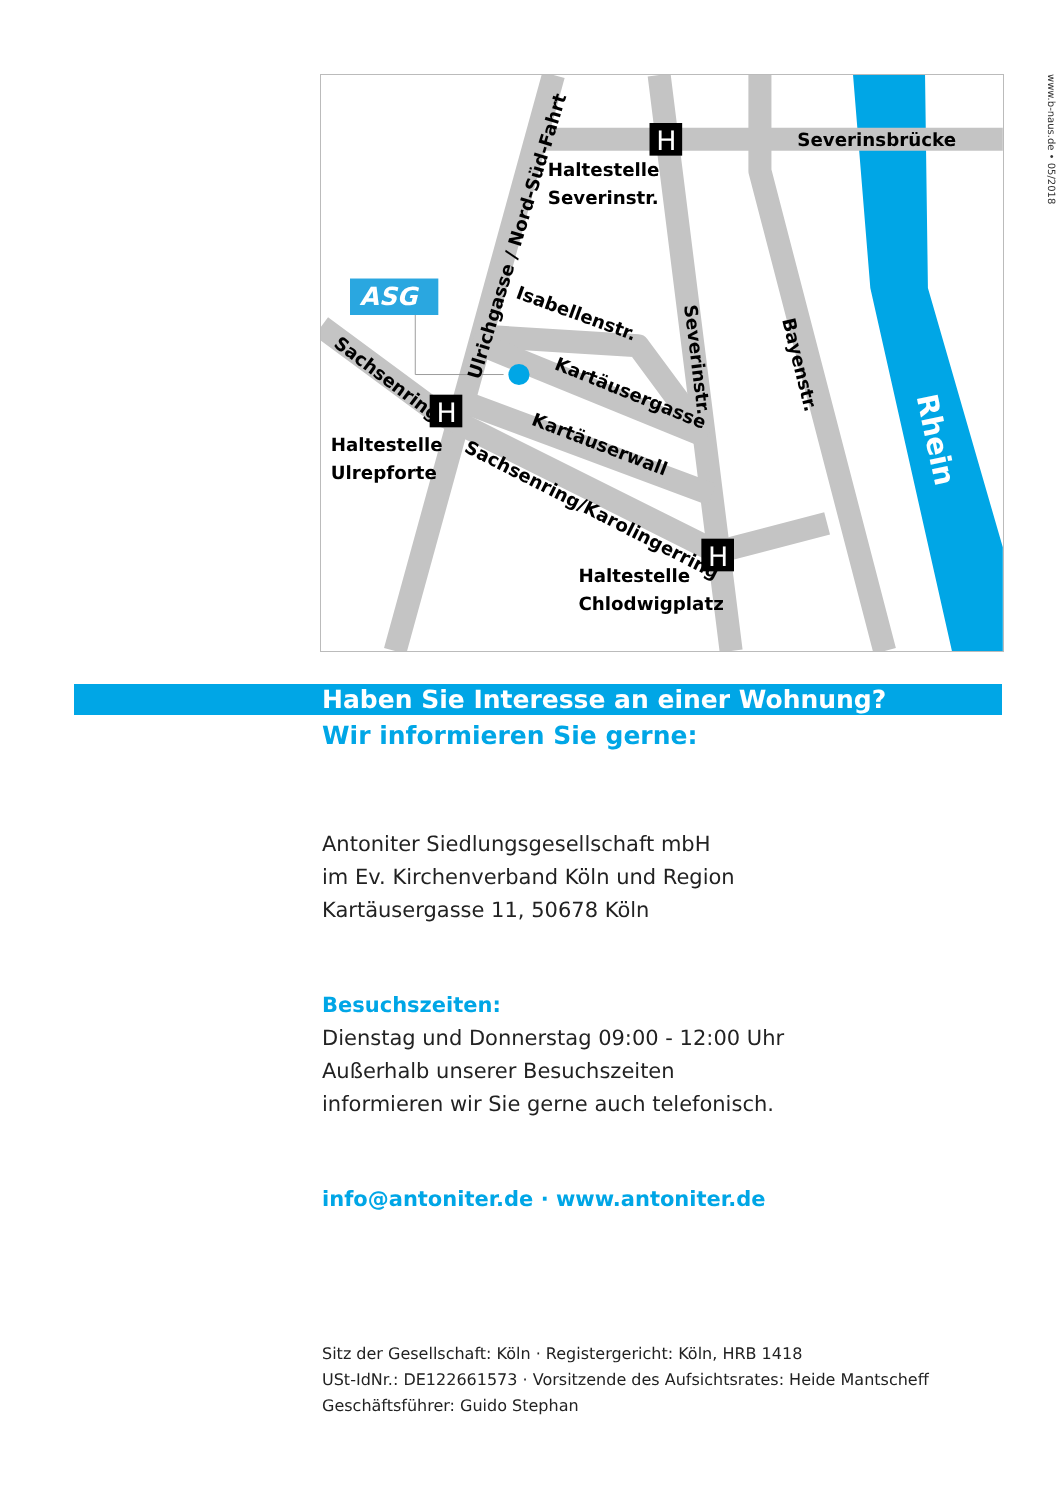ASG
H
H
H
Haltestelle
Severinstr.
Severinsbrücke
Haltestelle
Ulrepforte
Haltestelle
Chlodwigplatz
Ulrichgasse / Nord-Süd-Fahrt
Isabellenstr.
Kartäusergasse
Kartäuserwall
Sachsenring/Karolingerring
Sachsenring
Severinstr.
Bayenstr.
Rhein
Haben Sie Interesse an einer Wohnung?
Wir informieren Sie gerne:
Antoniter Siedlungsgesellschaft mbH
im Ev. Kirchenverband Köln und Region
Kartäusergasse 11, 50678 Köln
Besuchszeiten:
Dienstag und Donnerstag 09:00 - 12:00 Uhr
Außerhalb unserer Besuchszeiten
informieren wir Sie gerne auch telefonisch.
info@antoniter.de · www.antoniter.de
Sitz der Gesellschaft: Köln · Registergericht: Köln, HRB 1418
USt-IdNr.: DE122661573 · Vorsitzende des Aufsichtsrates: Heide Mantscheff
Geschäftsführer: Guido Stephan
www.b-naus.de • 05/2018